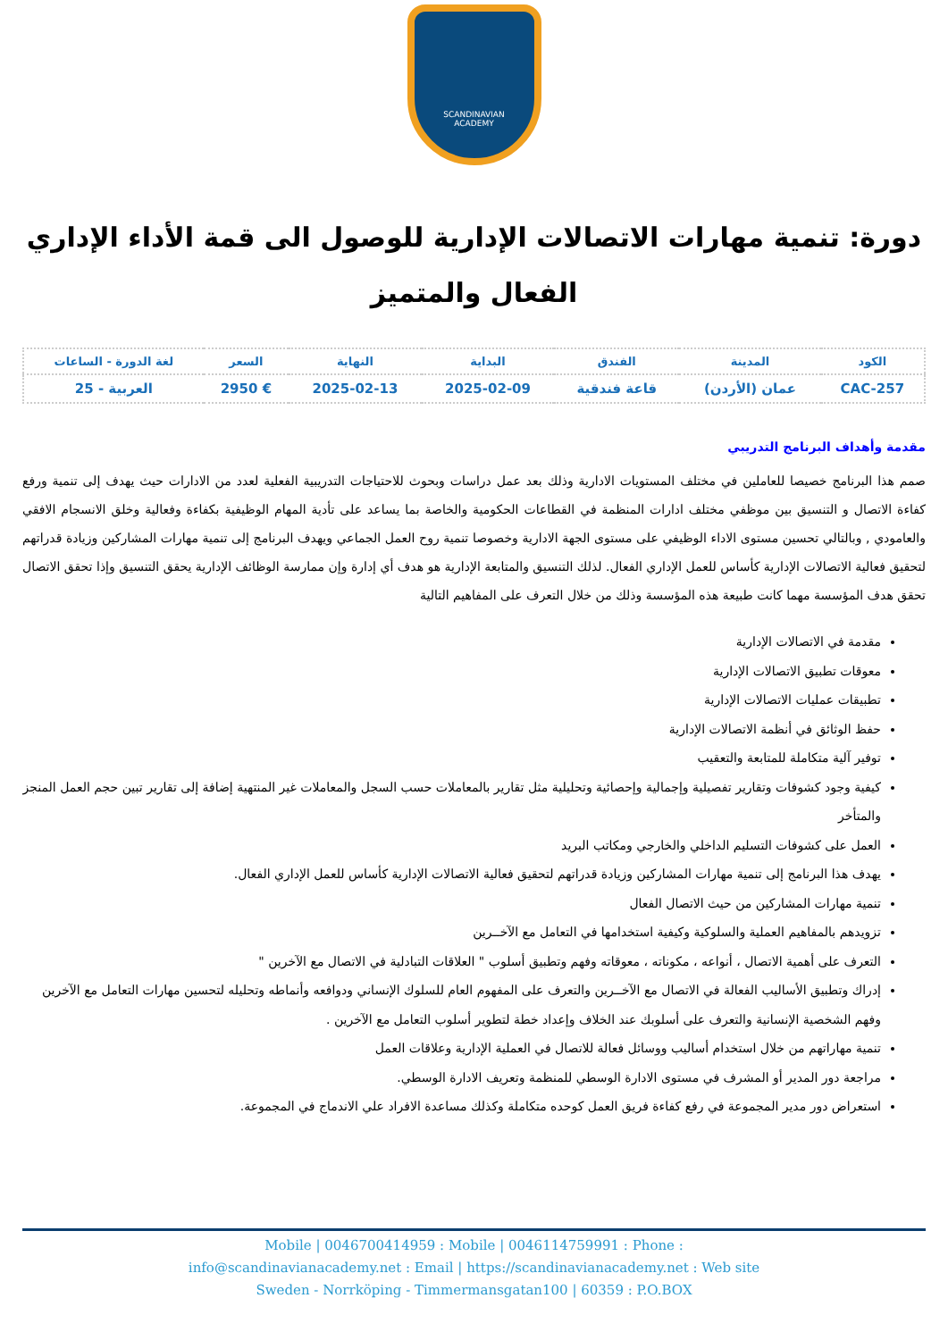SCANDINAVIAN
ACADEMY
دورة: تنمية مهارات الاتصالات الإدارية للوصول الى قمة الأداء الإداري الفعال والمتميز
| الكود | المدينة | الفندق | البداية | النهاية | السعر | لغة الدورة - الساعات |
| --- | --- | --- | --- | --- | --- | --- |
| CAC-257 | عمان (الأردن) | قاعة فندقية | 2025-02-09 | 2025-02-13 | € 2950 | العربية - 25 |
مقدمة وأهداف البرنامج التدريبي
صمم هذا البرنامج خصيصا للعاملين في مختلف المستويات الادارية وذلك بعد عمل دراسات وبحوث للاحتياجات التدريبية الفعلية لعدد من الادارات حيث يهدف إلى تنمية ورفع كفاءة الاتصال و التنسيق بين موظفي مختلف ادارات المنظمة في القطاعات الحكومية والخاصة بما يساعد على تأدية المهام الوظيفية بكفاءة وفعالية وخلق الانسجام الافقي والعامودي , وبالتالي تحسين مستوى الاداء الوظيفي على مستوى الجهة الادارية وخصوصا تنمية روح العمل الجماعي ويهدف البرنامج إلى تنمية مهارات المشاركين وزيادة قدراتهم لتحقيق فعالية الاتصالات الإدارية كأساس للعمل الإداري الفعال. لذلك التنسيق والمتابعة الإدارية هو هدف أي إدارة وإن ممارسة الوظائف الإدارية يحقق التنسيق وإذا تحقق الاتصال تحقق هدف المؤسسة مهما كانت طبيعة هذه المؤسسة وذلك من خلال التعرف على المفاهيم التالية
مقدمة في الاتصالات الإدارية
معوقات تطبيق الاتصالات الإدارية
تطبيقات عمليات الاتصالات الإدارية
حفظ الوثائق في أنظمة الاتصالات الإدارية
توفير آلية متكاملة للمتابعة والتعقيب
كيفية وجود كشوفات وتقارير تفصيلية وإجمالية وإحصائية وتحليلية مثل تقارير بالمعاملات حسب السجل والمعاملات غير المنتهية إضافة إلى تقارير تبين حجم العمل المنجز والمتأخر
العمل على كشوفات التسليم الداخلي والخارجي ومكاتب البريد
يهدف هذا البرنامج إلى تنمية مهارات المشاركين وزيادة قدراتهم لتحقيق فعالية الاتصالات الإدارية كأساس للعمل الإداري الفعال.
تنمية مهارات المشاركين من حيث الاتصال الفعال
تزويدهم بالمفاهيم العملية والسلوكية وكيفية استخدامها في التعامل مع الآخــرين
التعرف على أهمية الاتصال ، أنواعه ، مكوناته ، معوقاته وفهم وتطبيق أسلوب " العلاقات التبادلية في الاتصال مع الآخرين "
إدراك وتطبيق الأساليب الفعالة في الاتصال مع الآخــرين والتعرف على المفهوم العام للسلوك الإنساني ودوافعه وأنماطه وتحليله لتحسين مهارات التعامل مع الآخرين وفهم الشخصية الإنسانية والتعرف على أسلوبك عند الخلاف وإعداد خطة لتطوير أسلوب التعامل مع الآخرين .
تنمية مهاراتهم من خلال استخدام أساليب ووسائل فعالة للاتصال في العملية الإدارية وعلاقات العمل
مراجعة دور المدير أو المشرف في مستوى الادارة الوسطي للمنظمة وتعريف الادارة الوسطي.
استعراض دور مدير المجموعة في رفع كفاءة فريق العمل كوحده متكاملة وكذلك مساعدة الافراد علي الاندماج في المجموعة.
Mobile | 0046700414959 : Mobile | 0046114759991 : Phone :
info@scandinavianacademy.net : Email | https://scandinavianacademy.net : Web site
Sweden - Norrköping - Timmermansgatan100 | 60359 : P.O.BOX